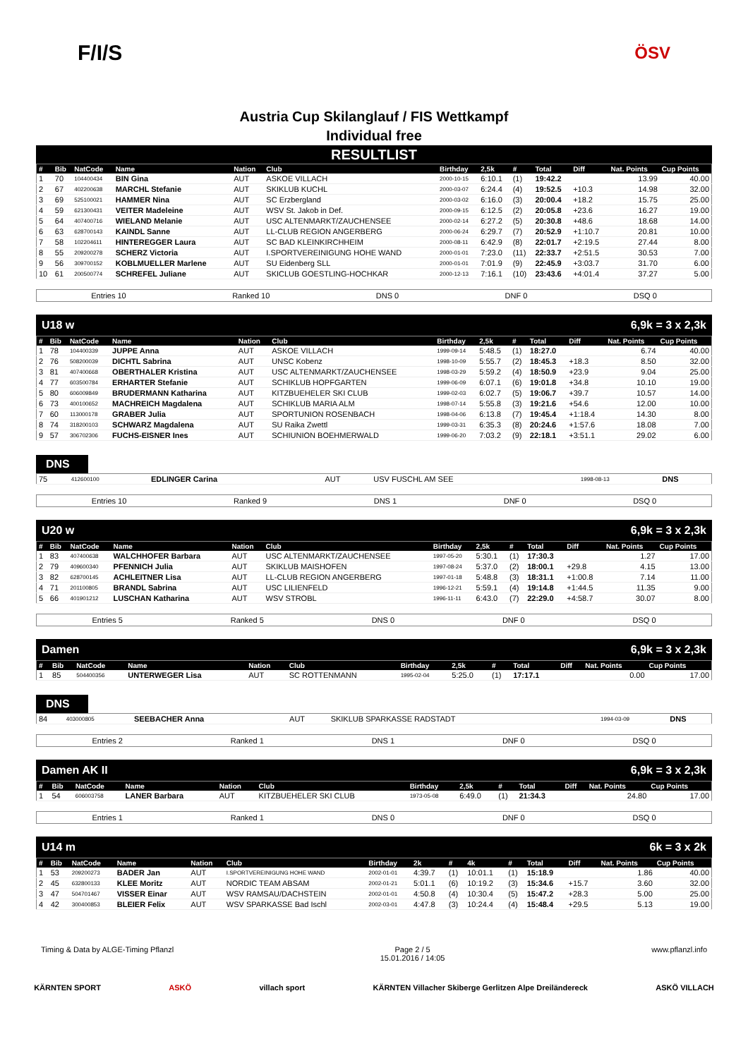F/I/S ÖSV
Austria Cup Skilanglauf / FIS Wettkampf
Individual free
RESULTLIST
| # | Bib | NatCode | Name | Nation | Club | Birthday | 2,5k | # | Total | Diff | Nat. Points | Cup Points |
| --- | --- | --- | --- | --- | --- | --- | --- | --- | --- | --- | --- | --- |
| 1 | 70 | 104400434 | BIN Gina | AUT | ASKOE VILLACH | 2000-10-15 | 6:10.1 | (1) | 19:42.2 | | 13.99 | 40.00 |
| 2 | 67 | 402200638 | MARCHL Stefanie | AUT | SKIKLUB KUCHL | 2000-03-07 | 6:24.4 | (4) | 19:52.5 | +10.3 | 14.98 | 32.00 |
| 3 | 69 | 525100021 | HAMMER Nina | AUT | SC Erzbergland | 2000-03-02 | 6:16.0 | (3) | 20:00.4 | +18.2 | 15.75 | 25.00 |
| 4 | 59 | 621300431 | VEITER Madeleine | AUT | WSV St. Jakob in Def. | 2000-09-15 | 6:12.5 | (2) | 20:05.8 | +23.6 | 16.27 | 19.00 |
| 5 | 64 | 407400716 | WIELAND Melanie | AUT | USC ALTENMARKT/ZAUCHENSEE | 2000-02-14 | 6:27.2 | (5) | 20:30.8 | +48.6 | 18.68 | 14.00 |
| 6 | 63 | 628700143 | KAINDL Sanne | AUT | LL-CLUB REGION ANGERBERG | 2000-06-24 | 6:29.7 | (7) | 20:52.9 | +1:10.7 | 20.81 | 10.00 |
| 7 | 58 | 102204611 | HINTEREGGER Laura | AUT | SC BAD KLEINKIRCHHEIM | 2000-08-11 | 6:42.9 | (8) | 22:01.7 | +2:19.5 | 27.44 | 8.00 |
| 8 | 55 | 209200278 | SCHERZ Victoria | AUT | I.SPORTVEREINIGUNG HOHE WAND | 2000-01-01 | 7:23.0 | (11) | 22:33.7 | +2:51.5 | 30.53 | 7.00 |
| 9 | 56 | 309700152 | KOBLMUELLER Marlene | AUT | SU Eidenberg SLL | 2000-01-01 | 7:01.9 | (9) | 22:45.9 | +3:03.7 | 31.70 | 6.00 |
| 10 | 61 | 200500774 | SCHREFEL Juliane | AUT | SKICLUB GOESTLING-HOCHKAR | 2000-12-13 | 7:16.1 | (10) | 23:43.6 | +4:01.4 | 37.27 | 5.00 |
Entries 10 Ranked 10 DNS 0 DNF 0 DSQ 0
U18 w 6,9k = 3 x 2,3k
| # | Bib | NatCode | Name | Nation | Club | Birthday | 2,5k | # | Total | Diff | Nat. Points | Cup Points |
| --- | --- | --- | --- | --- | --- | --- | --- | --- | --- | --- | --- | --- |
| 1 | 78 | 104400339 | JUPPE Anna | AUT | ASKOE VILLACH | 1999-09-14 | 5:48.5 | (1) | 18:27.0 | | 6.74 | 40.00 |
| 2 | 76 | 508200039 | DICHTL Sabrina | AUT | UNSC Kobenz | 1998-10-09 | 5:55.7 | (2) | 18:45.3 | +18.3 | 8.50 | 32.00 |
| 3 | 81 | 407400668 | OBERTHALER Kristina | AUT | USC ALTENMARKT/ZAUCHENSEE | 1998-03-29 | 5:59.2 | (4) | 18:50.9 | +23.9 | 9.04 | 25.00 |
| 4 | 77 | 603500784 | ERHARTER Stefanie | AUT | SCHIKLUB HOPFGARTEN | 1999-06-09 | 6:07.1 | (6) | 19:01.8 | +34.8 | 10.10 | 19.00 |
| 5 | 80 | 606009849 | BRUDERMANN Katharina | AUT | KITZBUEHELER SKI CLUB | 1999-02-03 | 6:02.7 | (5) | 19:06.7 | +39.7 | 10.57 | 14.00 |
| 6 | 73 | 400100652 | MACHREICH Magdalena | AUT | SCHIKLUB MARIA ALM | 1998-07-14 | 5:55.8 | (3) | 19:21.6 | +54.6 | 12.00 | 10.00 |
| 7 | 60 | 113000178 | GRABER Julia | AUT | SPORTUNION ROSENBACH | 1998-04-06 | 6:13.8 | (7) | 19:45.4 | +1:18.4 | 14.30 | 8.00 |
| 8 | 74 | 318200103 | SCHWARZ Magdalena | AUT | SU Raika Zwettl | 1999-03-31 | 6:35.3 | (8) | 20:24.6 | +1:57.6 | 18.08 | 7.00 |
| 9 | 57 | 306702306 | FUCHS-EISNER Ines | AUT | SCHIUNION BOEHMERWALD | 1999-06-20 | 7:03.2 | (9) | 22:18.1 | +3:51.1 | 29.02 | 6.00 |
DNS
| 75 | 412600100 | EDLINGER Carina | AUT | USV FUSCHL AM SEE | 1998-08-13 | DNS |
Entries 10 Ranked 9 DNS 1 DNF 0 DSQ 0
U20 w 6,9k = 3 x 2,3k
| # | Bib | NatCode | Name | Nation | Club | Birthday | 2,5k | # | Total | Diff | Nat. Points | Cup Points |
| --- | --- | --- | --- | --- | --- | --- | --- | --- | --- | --- | --- | --- |
| 1 | 83 | 407400638 | WALCHHOFER Barbara | AUT | USC ALTENMARKT/ZAUCHENSEE | 1997-05-20 | 5:30.1 | (1) | 17:30.3 | | 1.27 | 17.00 |
| 2 | 79 | 409600340 | PFENNICH Julia | AUT | SKIKLUB MAISHOFEN | 1997-08-24 | 5:37.0 | (2) | 18:00.1 | +29.8 | 4.15 | 13.00 |
| 3 | 82 | 628700145 | ACHLEITNER Lisa | AUT | LL-CLUB REGION ANGERBERG | 1997-01-18 | 5:48.8 | (3) | 18:31.1 | +1:00.8 | 7.14 | 11.00 |
| 4 | 71 | 201100805 | BRANDL Sabrina | AUT | USC LILIENFELD | 1996-12-21 | 5:59.1 | (4) | 19:14.8 | +1:44.5 | 11.35 | 9.00 |
| 5 | 66 | 401901212 | LUSCHAN Katharina | AUT | WSV STROBL | 1996-11-11 | 6:43.0 | (7) | 22:29.0 | +4:58.7 | 30.07 | 8.00 |
Entries 5 Ranked 5 DNS 0 DNF 0 DSQ 0
Damen 6,9k = 3 x 2,3k
| # | Bib | NatCode | Name | Nation | Club | Birthday | 2,5k | # | Total | Diff | Nat. Points | Cup Points |
| --- | --- | --- | --- | --- | --- | --- | --- | --- | --- | --- | --- | --- |
| 1 | 85 | 504400356 | UNTERWEGER Lisa | AUT | SC ROTTENMANN | 1995-02-04 | 5:25.0 | (1) | 17:17.1 | | 0.00 | 17.00 |
DNS
| 84 | 403000805 | SEEBACHER Anna | AUT | SKIKLUB SPARKASSE RADSTADT | 1994-03-09 | DNS |
Entries 2 Ranked 1 DNS 1 DNF 0 DSQ 0
Damen AK II 6,9k = 3 x 2,3k
| # | Bib | NatCode | Name | Nation | Club | Birthday | 2,5k | # | Total | Diff | Nat. Points | Cup Points |
| --- | --- | --- | --- | --- | --- | --- | --- | --- | --- | --- | --- | --- |
| 1 | 54 | 606003758 | LANER Barbara | AUT | KITZBUEHELER SKI CLUB | 1973-05-08 | 6:49.0 | (1) | 21:34.3 | | 24.80 | 17.00 |
Entries 1 Ranked 1 DNS 0 DNF 0 DSQ 0
U14 m 6k = 3 x 2k
| # | Bib | NatCode | Name | Nation | Club | Birthday | 2k | # | 4k | # | Total | Diff | Nat. Points | Cup Points |
| --- | --- | --- | --- | --- | --- | --- | --- | --- | --- | --- | --- | --- | --- | --- |
| 1 | 53 | 209200273 | BADER Jan | AUT | I.SPORTVEREINIGUNG HOHE WAND | 2002-01-01 | 4:39.7 | (1) | 10:01.1 | (1) | 15:18.9 | | 1.86 | 40.00 |
| 2 | 45 | 632800133 | KLEE Moritz | AUT | NORDIC TEAM ABSAM | 2002-01-21 | 5:01.1 | (6) | 10:19.2 | (3) | 15:34.6 | +15.7 | 3.60 | 32.00 |
| 3 | 47 | 504701467 | VISSER Einar | AUT | WSV RAMSAU/DACHSTEIN | 2002-01-01 | 4:50.8 | (4) | 10:30.4 | (5) | 15:47.2 | +28.3 | 5.00 | 25.00 |
| 4 | 42 | 300400853 | BLEIER Felix | AUT | WSV SPARKASSE Bad Ischl | 2002-03-01 | 4:47.8 | (3) | 10:24.4 | (4) | 15:48.4 | +29.5 | 5.13 | 19.00 |
Timing & Data by ALGE-Timing Pflanzl Page 2 / 5
15.01.2016 / 14:05 www.pflanzl.info
KÄRNTEN SPORT ASKÖ villach sport KÄRNTEN Villacher Skiberge Gerlitzen Alpe Dreiländereck ASKÖ VILLACH